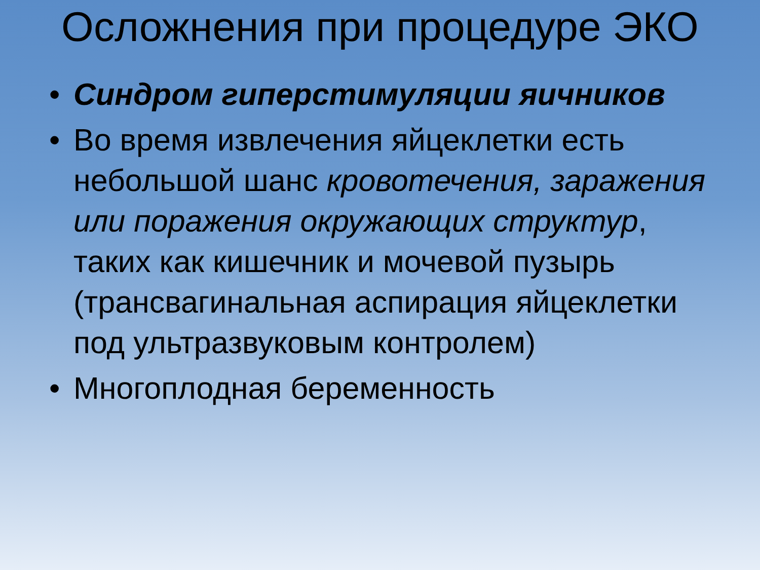Осложнения при процедуре ЭКО
• Синдром гиперстимуляции яичников
• Во время извлечения яйцеклетки есть небольшой шанс кровотечения, заражения или поражения окружающих структур, таких как кишечник и мочевой пузырь (трансвагинальная аспирация яйцеклетки под ультразвуковым контролем)
• Многоплодная беременность